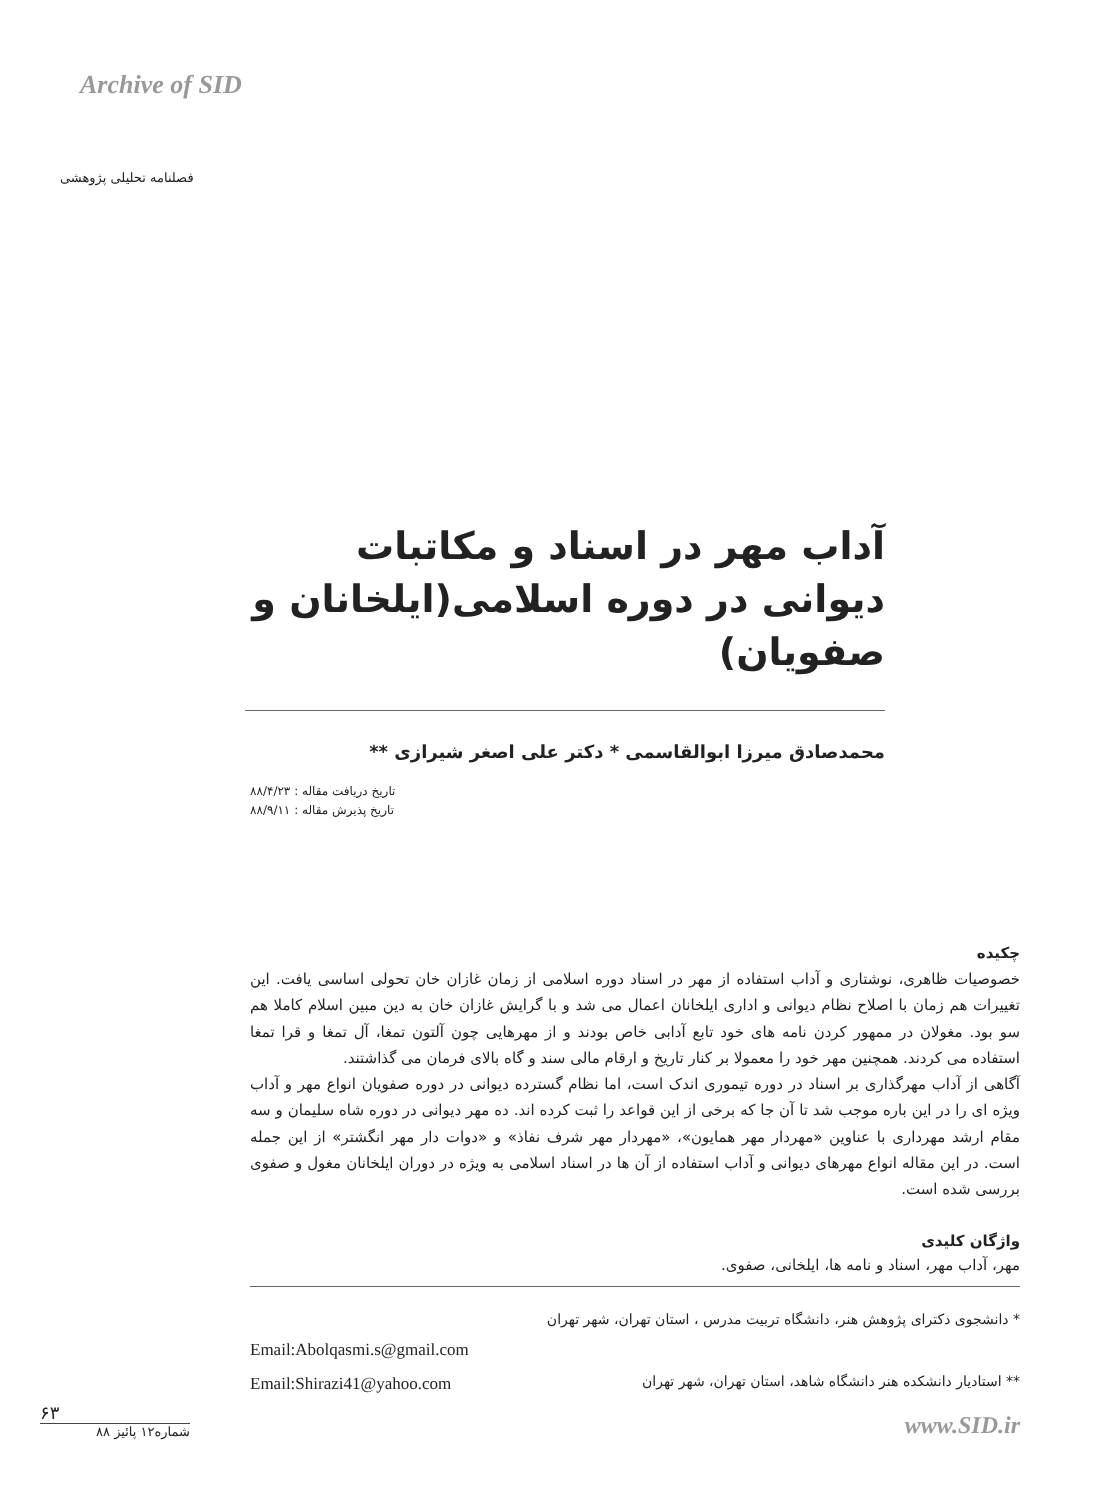Archive of SID
فصلنامه تحلیلی پژوهشی
آداب مهر در اسناد و مکاتبات دیوانی در دوره اسلامی(ایلخانان و صفویان)
محمدصادق میرزا ابوالقاسمی * دکتر علی اصغر شیرازی **
تاریخ دریافت مقاله : ۸۸/۴/۲۳
تاریخ پذیرش مقاله : ۸۸/۹/۱۱
چکیده
خصوصیات ظاهری، نوشتاری و آداب استفاده از مهر در اسناد دوره اسلامی از زمان غازان خان تحولی اساسی یافت. این تغییرات هم زمان با اصلاح نظام دیوانی و اداری ایلخانان اعمال می شد و با گرایش غازان خان به دین مبین اسلام کاملا هم سو بود. مغولان در ممهور کردن نامه های خود تابع آدابی خاص بودند و از مهرهایی چون آلتون تمغا، آل تمغا و قرا تمغا استفاده می کردند. همچنین مهر خود را معمولا بر کنار تاریخ و ارقام مالی سند و گاه بالای فرمان می گذاشتند.
آگاهی از آداب مهرگذاری بر اسناد در دوره تیموری اندک است، اما نظام گسترده دیوانی در دوره صفویان انواع مهر و آداب ویژه ای را در این باره موجب شد تا آن جا که برخی از این قواعد را ثبت کرده اند. ده مهر دیوانی در دوره شاه سلیمان و سه مقام ارشد مهرداری با عناوین «مهردار مهر همایون»، «مهردار مهر شرف نفاذ» و «دوات دار مهر انگشتر» از این جمله است. در این مقاله انواع مهرهای دیوانی و آداب استفاده از آن ها در اسناد اسلامی به ویژه در دوران ایلخانان مغول و صفوی بررسی شده است.
واژگان کلیدی
مهر، آداب مهر، اسناد و نامه ها، ایلخانی، صفوی.
* دانشجوی دکترای پژوهش هنر، دانشگاه تربیت مدرس ، استان تهران، شهر تهران
Email:Abolqasmi.s@gmail.com
** استادیار دانشکده هنر دانشگاه شاهد، استان تهران، شهر تهران Email:Shirazi41@yahoo.com
www.SID.ir
۶۳
شماره۱۲ پائیز ۸۸